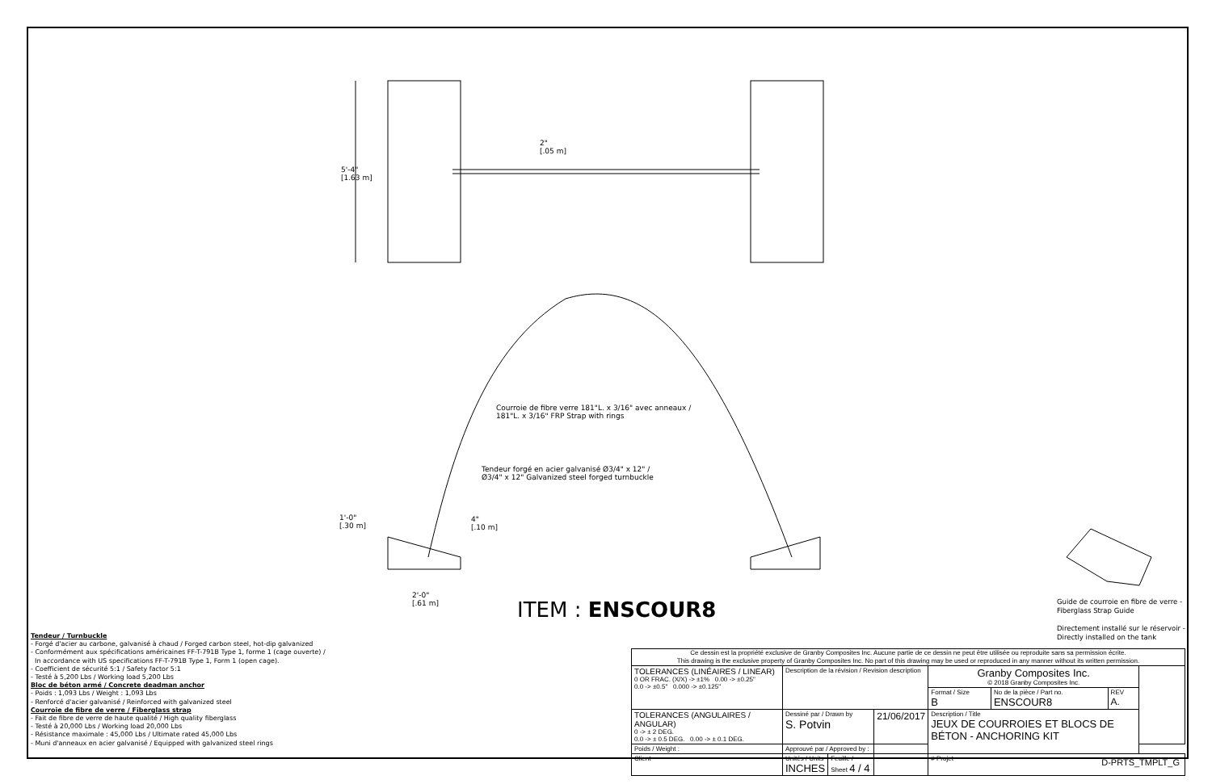2"
[.05 m]
5'-4"
[1.63 m]
Courroie de fibre verre 181"L. x 3/16" avec anneaux /
181"L. x 3/16" FRP Strap with rings
Tendeur forgé en acier galvanisé Ø3/4" x 12" /
Ø3/4" x 12" Galvanized steel forged turnbuckle
1'-0"
[.30 m]
4"
[.10 m]
2'-0"
[.61 m]
ITEM : ENSCOUR8
Guide de courroie en fibre de verre - Fiberglass Strap Guide
Directement installé sur le réservoir - Directly installed on the tank
Tendeur / Turnbuckle
- Forgé d'acier au carbone, galvanisé à chaud / Forged carbon steel, hot-dip galvanized
- Conformément aux spécifications américaines FF-T-791B Type 1, forme 1 (cage ouverte) /
In accordance with US specifications FF-T-791B Type 1, Form 1 (open cage).
- Coefficient de sécurité 5:1 / Safety factor 5:1
- Testé à 5,200 Lbs / Working load 5,200 Lbs
Bloc de béton armé / Concrete deadman anchor
- Poids : 1,093 Lbs / Weight : 1,093 Lbs
- Renforcé d'acier galvanisé / Reinforced with galvanized steel
Courroie de fibre de verre / Fiberglass strap
- Fait de fibre de verre de haute qualité / High quality fiberglass
- Testé à 20,000 Lbs / Working load 20,000 Lbs
- Résistance maximale : 45,000 Lbs / Ultimate rated 45,000 Lbs
- Muni d'anneaux en acier galvanisé / Equipped with galvanized steel rings
Ce dessin est la propriété exclusive de Granby Composites Inc. Aucune partie de ce dessin ne peut être utilisée ou reproduite sans sa permission écrite.
This drawing is the exclusive property of Granby Composites Inc. No part of this drawing may be used or reproduced in any manner without its written permission.
| TOLERANCES (LINÉAIRES / LINEAR) 0 OR FRAC. (X/X) -> ±1% 0.00 -> ±0.25" 0.0 -> ±0.5" 0.000 -> ±0.125" | Description de la révision / Revision description | | | Granby Composites Inc. © 2018 Granby Composites Inc. | | | |
| | | | | Format / Size B | No de la pièce / Part no. ENSCOUR8 | REV A. | |
| TOLERANCES (ANGULAIRES / ANGULAR) 0 -> ± 2 DEG. 0.0 -> ± 0.5 DEG. 0.00 -> ± 0.1 DEG. | Dessiné par / Drawn by S. Potvin | | 21/06/2017 | Description / Title JEUX DE COURROIES ET BLOCS DE BÉTON - ANCHORING KIT | | | |
| Poids / Weight : | Approuvé par / Approved by : | | | | | | |
| Client | Unités / Units INCHES | Feuille / Sheet 4 / 4 | | # Projet | | | |
D-PRTS_TMPLT_G